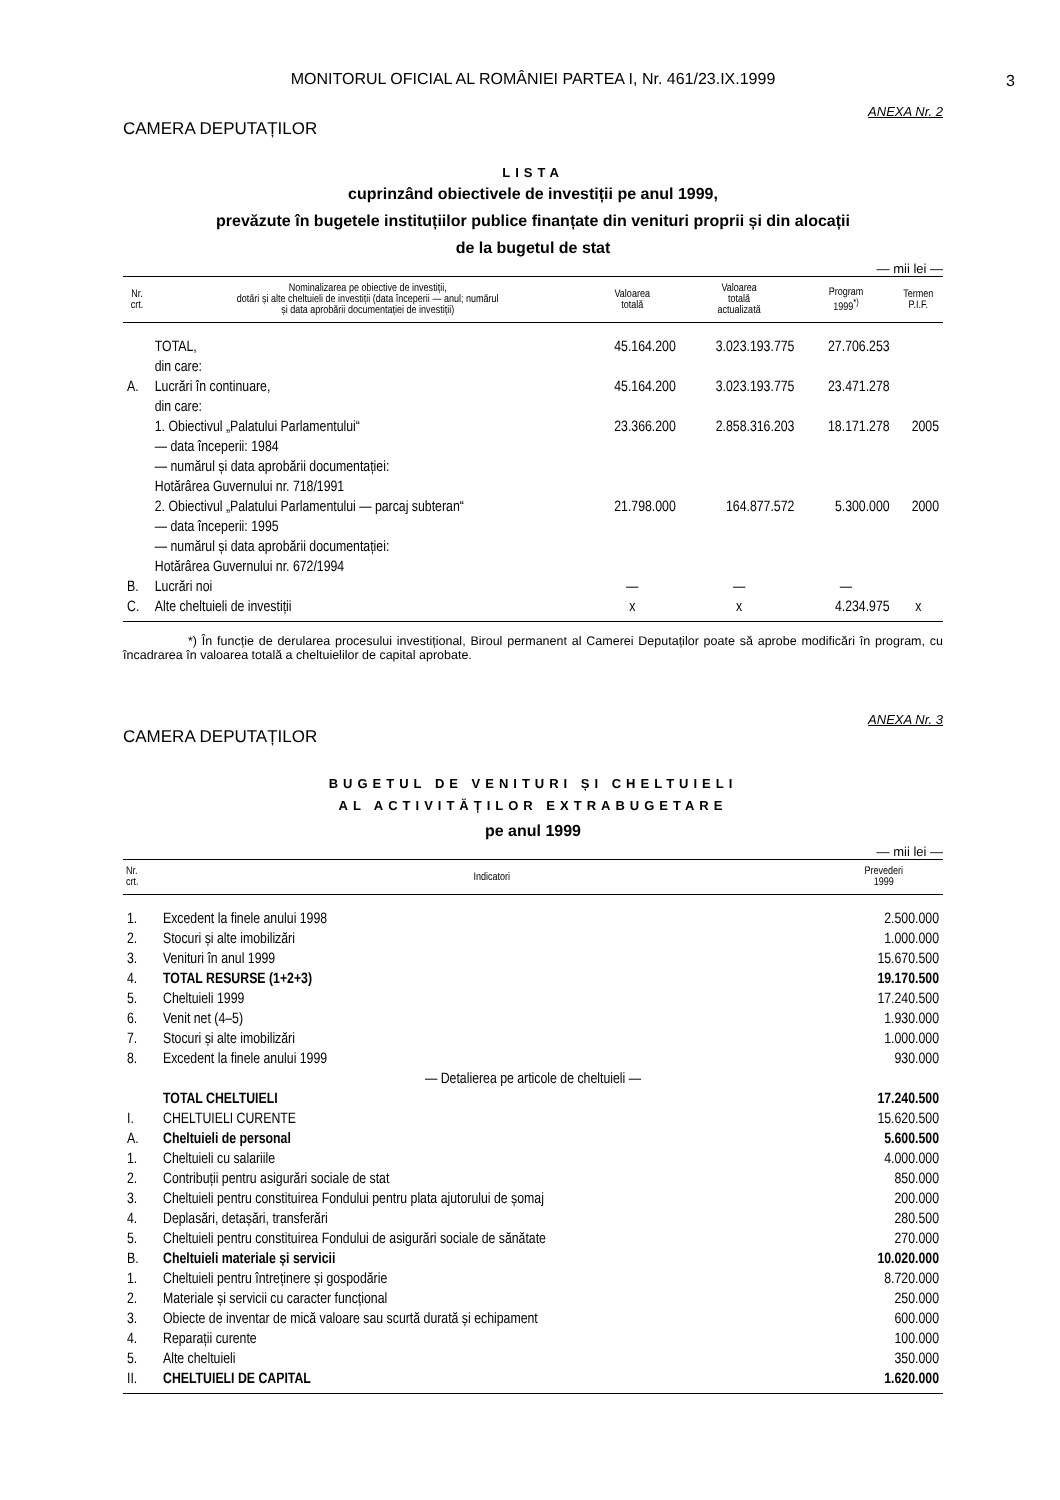MONITORUL OFICIAL AL ROMÂNIEI PARTEA I, Nr. 461/23.IX.1999
3
ANEXA Nr. 2
CAMERA DEPUTAȚILOR
LISTA
cuprinzând obiectivele de investiții pe anul 1999,
prevăzute în bugetele instituțiilor publice finanțate din venituri proprii și din alocații
de la bugetul de stat
— mii lei —
| Nr. crt. | Nominalizarea pe obiective de investiții, dotări și alte cheltuieli de investiții (data începerii — anul; numărul și data aprobării documentației de investiții) | Valoarea totală | Valoarea totală actualizată | Program 1999<sup>*)</sup> | Termen P.I.F. |
| --- | --- | --- | --- | --- | --- |
| | TOTAL, din care: | 45.164.200 | 3.023.193.775 | 27.706.253 | |
| A. | Lucrări în continuare, din care: | 45.164.200 | 3.023.193.775 | 23.471.278 | |
| | 1. Obiectivul „Palatului Parlamentului“ — data începerii: 1984 — numărul și data aprobării documentației: Hotărârea Guvernului nr. 718/1991 | 23.366.200 | 2.858.316.203 | 18.171.278 | 2005 |
| | 2. Obiectivul „Palatului Parlamentului — parcaj subteran“ — data începerii: 1995 — numărul și data aprobării documentației: Hotărârea Guvernului nr. 672/1994 | 21.798.000 | 164.877.572 | 5.300.000 | 2000 |
| B. | Lucrări noi | — | — | — | |
| C. | Alte cheltuieli de investiții | x | x | 4.234.975 | x |
*) În funcție de derularea procesului investițional, Biroul permanent al Camerei Deputaților poate să aprobe modificări în program, cu încadrarea în valoarea totală a cheltuielilor de capital aprobate.
ANEXA Nr. 3
CAMERA DEPUTAȚILOR
BUGETUL DE VENITURI ȘI CHELTUIELI
AL ACTIVITĂȚILOR EXTRABUGETARE
pe anul 1999
— mii lei —
| Nr. crt. | Indicatori | Prevederi 1999 |
| --- | --- | --- |
| 1. | Excedent la finele anului 1998 | 2.500.000 |
| 2. | Stocuri și alte imobilizări | 1.000.000 |
| 3. | Venituri în anul 1999 | 15.670.500 |
| 4. | TOTAL RESURSE (1+2+3) | 19.170.500 |
| 5. | Cheltuieli 1999 | 17.240.500 |
| 6. | Venit net (4–5) | 1.930.000 |
| 7. | Stocuri și alte imobilizări | 1.000.000 |
| 8. | Excedent la finele anului 1999 | 930.000 |
| — Detalierea pe articole de cheltuieli — | | |
| | TOTAL CHELTUIELI | 17.240.500 |
| I. | CHELTUIELI CURENTE | 15.620.500 |
| A. | Cheltuieli de personal | 5.600.500 |
| 1. | Cheltuieli cu salariile | 4.000.000 |
| 2. | Contribuții pentru asigurări sociale de stat | 850.000 |
| 3. | Cheltuieli pentru constituirea Fondului pentru plata ajutorului de șomaj | 200.000 |
| 4. | Deplasări, detașări, transferări | 280.500 |
| 5. | Cheltuieli pentru constituirea Fondului de asigurări sociale de sănătate | 270.000 |
| B. | Cheltuieli materiale și servicii | 10.020.000 |
| 1. | Cheltuieli pentru întreținere și gospodărie | 8.720.000 |
| 2. | Materiale și servicii cu caracter funcțional | 250.000 |
| 3. | Obiecte de inventar de mică valoare sau scurtă durată și echipament | 600.000 |
| 4. | Reparații curente | 100.000 |
| 5. | Alte cheltuieli | 350.000 |
| II. | CHELTUIELI DE CAPITAL | 1.620.000 |